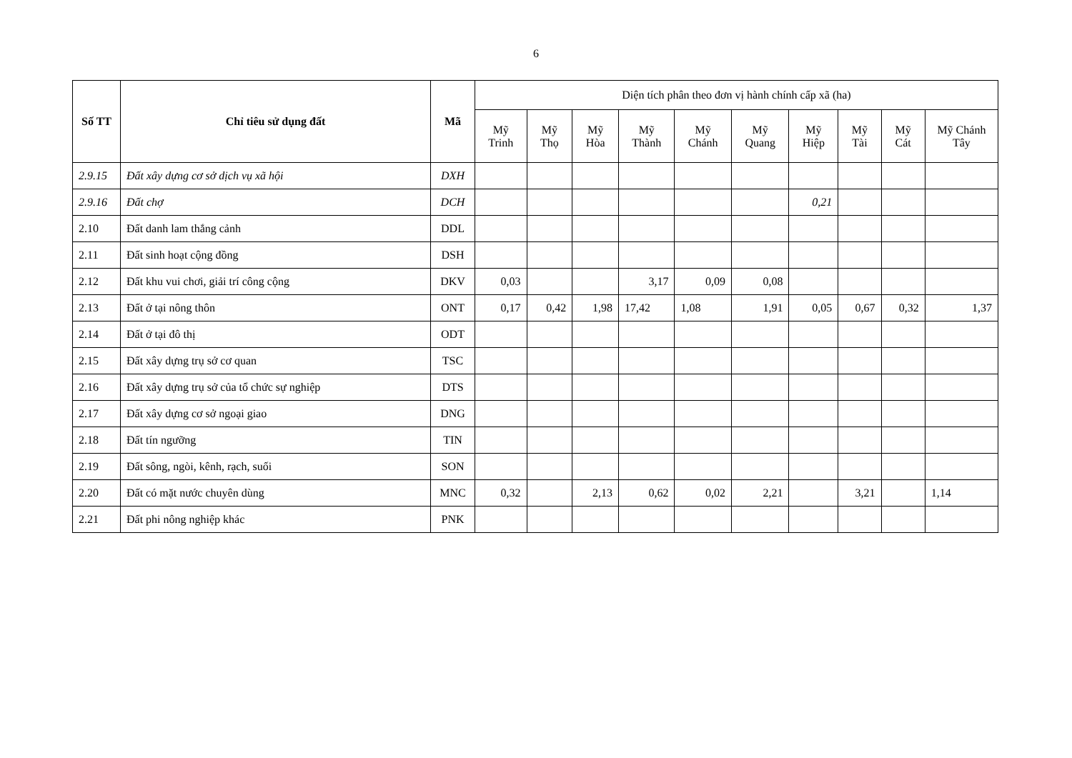6
| Số TT | Chỉ tiêu sử dụng đất | Mã | Diện tích phân theo đơn vị hành chính cấp xã (ha) | | | | | | | | | |
| --- | --- | --- | --- | --- | --- | --- | --- | --- | --- | --- | --- | --- |
| | | | Mỹ Trinh | Mỹ Thọ | Mỹ Hòa | Mỹ Thành | Mỹ Chánh | Mỹ Quang | Mỹ Hiệp | Mỹ Tài | Mỹ Cát | Mỹ Chánh Tây |
| 2.9.15 | Đất xây dựng cơ sở dịch vụ xã hội | DXH | | | | | | | | | | |
| 2.9.16 | Đất chợ | DCH | | | | | | | 0,21 | | | |
| 2.10 | Đất danh lam thắng cảnh | DDL | | | | | | | | | | |
| 2.11 | Đất sinh hoạt cộng đồng | DSH | | | | | | | | | | |
| 2.12 | Đất khu vui chơi, giải trí công cộng | DKV | 0,03 | | | 3,17 | 0,09 | 0,08 | | | | |
| 2.13 | Đất ở tại nông thôn | ONT | 0,17 | 0,42 | 1,98 | 17,42 | 1,08 | 1,91 | 0,05 | 0,67 | 0,32 | 1,37 |
| 2.14 | Đất ở tại đô thị | ODT | | | | | | | | | | |
| 2.15 | Đất xây dựng trụ sở cơ quan | TSC | | | | | | | | | | |
| 2.16 | Đất xây dựng trụ sở của tổ chức sự nghiệp | DTS | | | | | | | | | | |
| 2.17 | Đất xây dựng cơ sở ngoại giao | DNG | | | | | | | | | | |
| 2.18 | Đất tín ngưỡng | TIN | | | | | | | | | | |
| 2.19 | Đất sông, ngòi, kênh, rạch, suối | SON | | | | | | | | | | |
| 2.20 | Đất có mặt nước chuyên dùng | MNC | 0,32 | | 2,13 | 0,62 | 0,02 | 2,21 | | 3,21 | | 1,14 |
| 2.21 | Đất phi nông nghiệp khác | PNK | | | | | | | | | | |